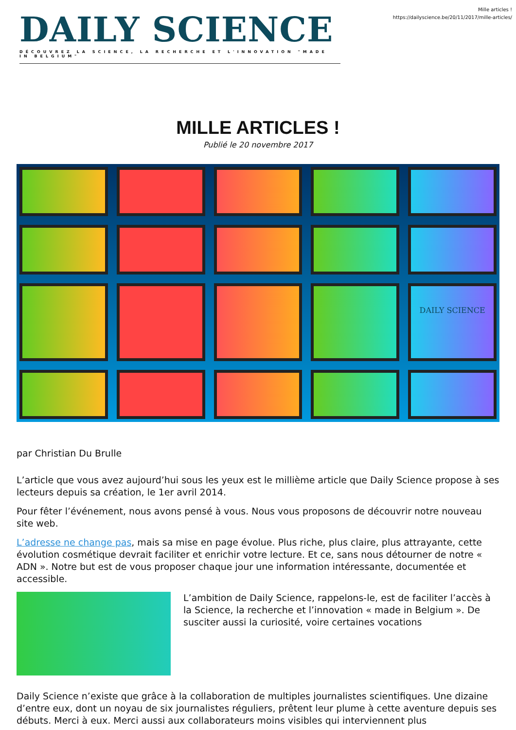DAILY SCIENCE
DÉCOUVREZ LA SCIENCE, LA RECHERCHE ET L'INNOVATION "MADE IN BELGIUM"
Mille articles !
https://dailyscience.be/20/11/2017/mille-articles/
MILLE ARTICLES !
Publié le 20 novembre 2017
DAILY SCIENCE
par Christian Du Brulle
L’article que vous avez aujourd’hui sous les yeux est le millième article que Daily Science propose à ses lecteurs depuis sa création, le 1er avril 2014.
Pour fêter l’événement, nous avons pensé à vous. Nous vous proposons de découvrir notre nouveau site web.
L’adresse ne change pas, mais sa mise en page évolue. Plus riche, plus claire, plus attrayante, cette évolution cosmétique devrait faciliter et enrichir votre lecture. Et ce, sans nous détourner de notre « ADN ». Notre but est de vous proposer chaque jour une information intéressante, documentée et accessible.
L’ambition de Daily Science, rappelons-le, est de faciliter l’accès à la Science, la recherche et l’innovation « made in Belgium ». De susciter aussi la curiosité, voire certaines vocations
Daily Science n’existe que grâce à la collaboration de multiples journalistes scientifiques. Une dizaine d’entre eux, dont un noyau de six journalistes réguliers, prêtent leur plume à cette aventure depuis ses débuts. Merci à eux. Merci aussi aux collaborateurs moins visibles qui interviennent plus